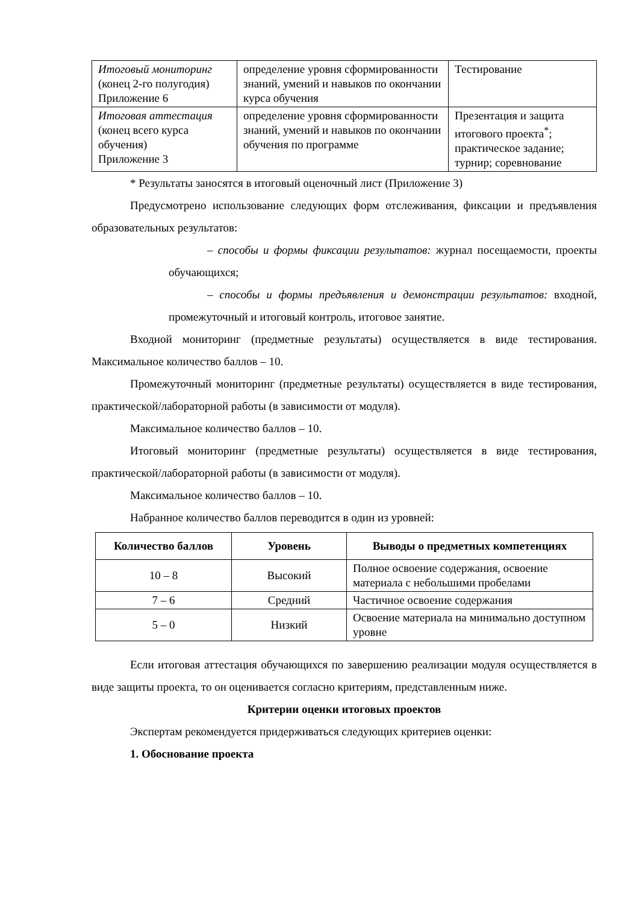| Итоговый мониторинг (конец 2-го полугодия) Приложение 6 | определение уровня сформированности знаний, умений и навыков по окончании курса обучения | Тестирование |
| Итоговая аттестация (конец всего курса обучения) Приложение 3 | определение уровня сформированности знаний, умений и навыков по окончании обучения по программе | Презентация и защита итогового проекта<sup>*</sup>; практическое задание; турнир; соревнование |
* Результаты заносятся в итоговый оценочный лист (Приложение 3)
Предусмотрено использование следующих форм отслеживания, фиксации и предъявления образовательных результатов:
– способы и формы фиксации результатов: журнал посещаемости, проекты обучающихся;
– способы и формы предъявления и демонстрации результатов: входной, промежуточный и итоговый контроль, итоговое занятие.
Входной мониторинг (предметные результаты) осуществляется в виде тестирования. Максимальное количество баллов – 10.
Промежуточный мониторинг (предметные результаты) осуществляется в виде тестирования, практической/лабораторной работы (в зависимости от модуля).
Максимальное количество баллов – 10.
Итоговый мониторинг (предметные результаты) осуществляется в виде тестирования, практической/лабораторной работы (в зависимости от модуля).
Максимальное количество баллов – 10.
Набранное количество баллов переводится в один из уровней:
| Количество баллов | Уровень | Выводы о предметных компетенциях |
| --- | --- | --- |
| 10 – 8 | Высокий | Полное освоение содержания, освоение материала с небольшими пробелами |
| 7 – 6 | Средний | Частичное освоение содержания |
| 5 – 0 | Низкий | Освоение материала на минимально доступном уровне |
Если итоговая аттестация обучающихся по завершению реализации модуля осуществляется в виде защиты проекта, то он оценивается согласно критериям, представленным ниже.
Критерии оценки итоговых проектов
Экспертам рекомендуется придерживаться следующих критериев оценки:
1. Обоснование проекта